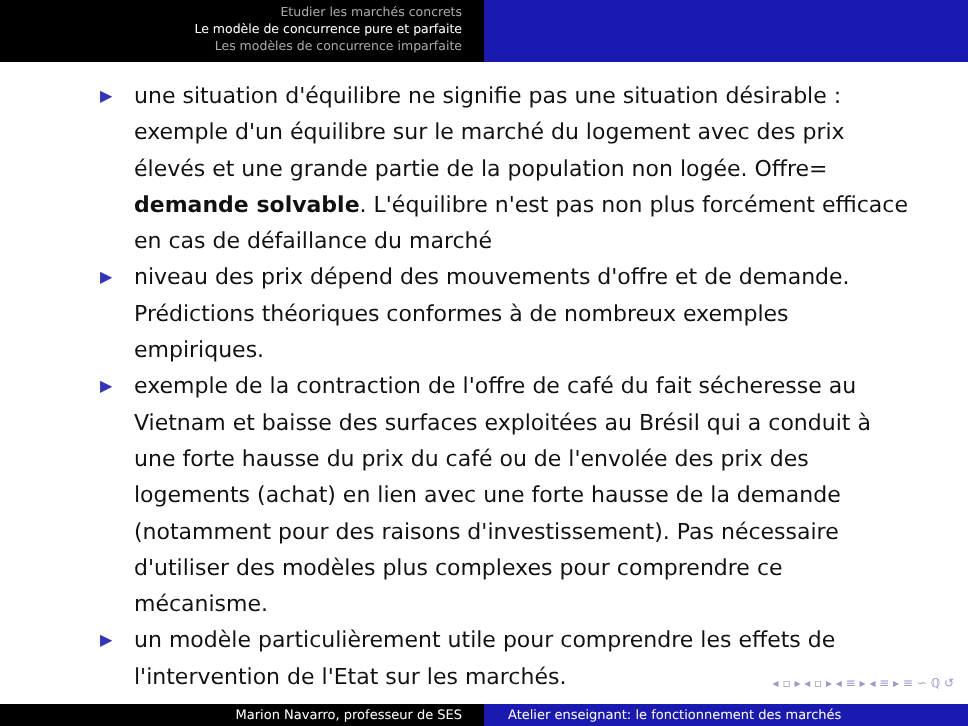Etudier les marchés concrets
Le modèle de concurrence pure et parfaite
Les modèles de concurrence imparfaite
▶ une situation d'équilibre ne signifie pas une situation désirable : exemple d'un équilibre sur le marché du logement avec des prix élevés et une grande partie de la population non logée. Offre= demande solvable. L'équilibre n'est pas non plus forcément efficace en cas de défaillance du marché
▶ niveau des prix dépend des mouvements d'offre et de demande. Prédictions théoriques conformes à de nombreux exemples empiriques.
▶ exemple de la contraction de l'offre de café du fait sécheresse au Vietnam et baisse des surfaces exploitées au Brésil qui a conduit à une forte hausse du prix du café ou de l'envolée des prix des logements (achat) en lien avec une forte hausse de la demande (notamment pour des raisons d'investissement). Pas nécessaire d'utiliser des modèles plus complexes pour comprendre ce mécanisme.
▶ un modèle particulièrement utile pour comprendre les effets de l'intervention de l'Etat sur les marchés.
◂ ▫ ▸ ◂ ▫ ▸ ◂ ≡ ▸ ◂ ≡ ▸ ≡ ∽ ℚ ↺
Marion Navarro, professeur de SES Atelier enseignant: le fonctionnement des marchés